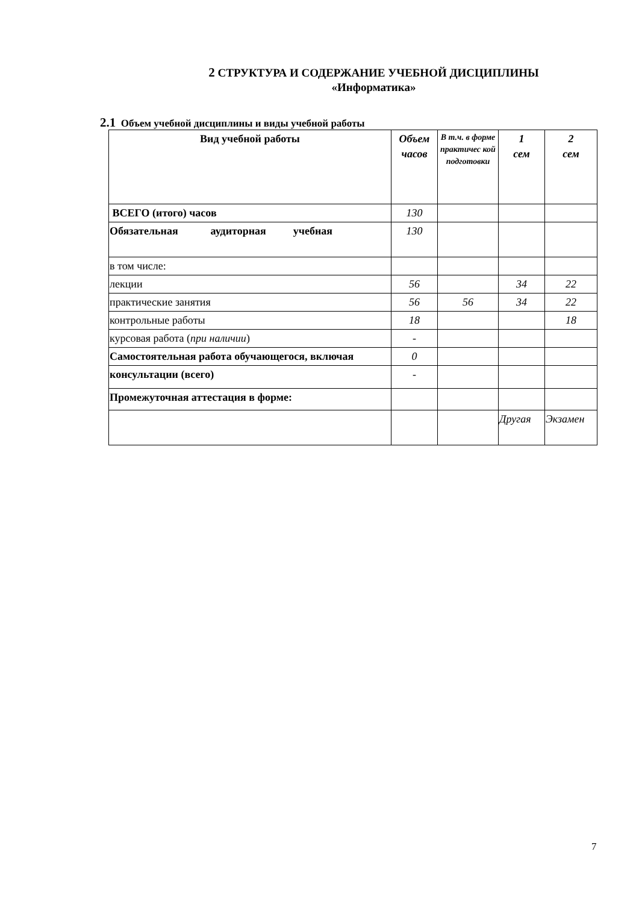2 СТРУКТУРА И СОДЕРЖАНИЕ УЧЕБНОЙ ДИСЦИПЛИНЫ
«Информатика»
2.1 Объем учебной дисциплины и виды учебной работы
| Вид учебной работы | Объем часов | В т.ч. в форме практичес кой подготовки | 1 сем | 2 сем |
| --- | --- | --- | --- | --- |
| ВСЕГО (итого) часов | 130 | | | |
| Обязательная аудиторная учебная | 130 | | | |
| в том числе: | | | | |
| лекции | 56 | | 34 | 22 |
| практические занятия | 56 | 56 | 34 | 22 |
| контрольные работы | 18 | | | 18 |
| курсовая работа ( при наличии ) | - | | | |
| Самостоятельная работа обучающегося, включая | 0 | | | |
| консультации (всего) | - | | | |
| Промежуточная аттестация в форме: | | | | |
| | | | Другая | Экзамен |
7